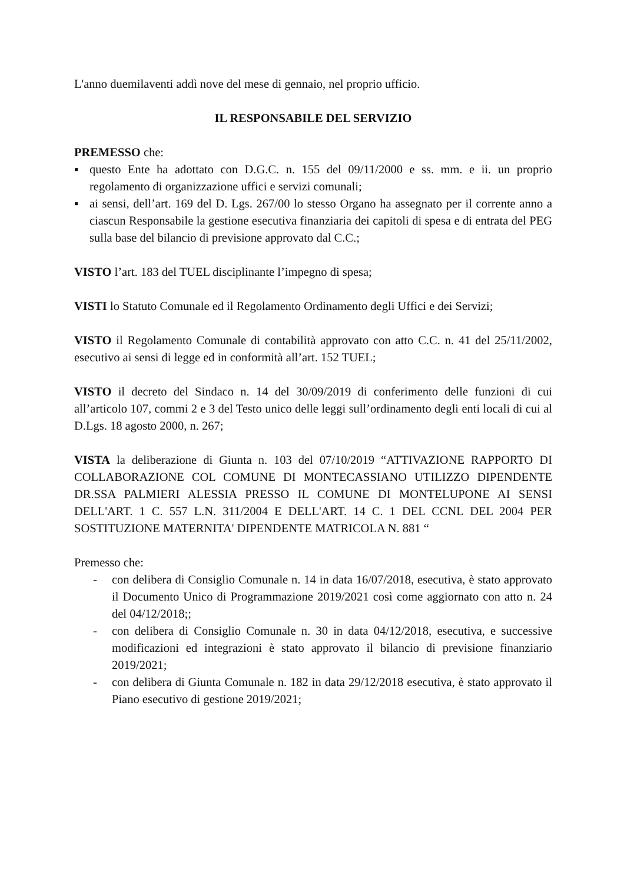L'anno duemilaventi addì nove del mese di gennaio, nel proprio ufficio.
IL RESPONSABILE DEL SERVIZIO
PREMESSO che:
▪ questo Ente ha adottato con D.G.C. n. 155 del 09/11/2000 e ss. mm. e ii. un proprio regolamento di organizzazione uffici e servizi comunali;
▪ ai sensi, dell’art. 169 del D. Lgs. 267/00 lo stesso Organo ha assegnato per il corrente anno a ciascun Responsabile la gestione esecutiva finanziaria dei capitoli di spesa e di entrata del PEG sulla base del bilancio di previsione approvato dal C.C.;
VISTO l’art. 183 del TUEL disciplinante l’impegno di spesa;
VISTI lo Statuto Comunale ed il Regolamento Ordinamento degli Uffici e dei Servizi;
VISTO il Regolamento Comunale di contabilità approvato con atto C.C. n. 41 del 25/11/2002, esecutivo ai sensi di legge ed in conformità all’art. 152 TUEL;
VISTO il decreto del Sindaco n. 14 del 30/09/2019 di conferimento delle funzioni di cui all’articolo 107, commi 2 e 3 del Testo unico delle leggi sull’ordinamento degli enti locali di cui al D.Lgs. 18 agosto 2000, n. 267;
VISTA la deliberazione di Giunta n. 103 del 07/10/2019 “ATTIVAZIONE RAPPORTO DI COLLABORAZIONE COL COMUNE DI MONTECASSIANO UTILIZZO DIPENDENTE DR.SSA PALMIERI ALESSIA PRESSO IL COMUNE DI MONTELUPONE AI SENSI DELL'ART. 1 C. 557 L.N. 311/2004 E DELL'ART. 14 C. 1 DEL CCNL DEL 2004 PER SOSTITUZIONE MATERNITA' DIPENDENTE MATRICOLA N. 881 “
Premesso che:
- con delibera di Consiglio Comunale n. 14 in data 16/07/2018, esecutiva, è stato approvato il Documento Unico di Programmazione 2019/2021 così come aggiornato con atto n. 24 del 04/12/2018;;
- con delibera di Consiglio Comunale n. 30 in data 04/12/2018, esecutiva, e successive modificazioni ed integrazioni è stato approvato il bilancio di previsione finanziario 2019/2021;
- con delibera di Giunta Comunale n. 182 in data 29/12/2018 esecutiva, è stato approvato il Piano esecutivo di gestione 2019/2021;